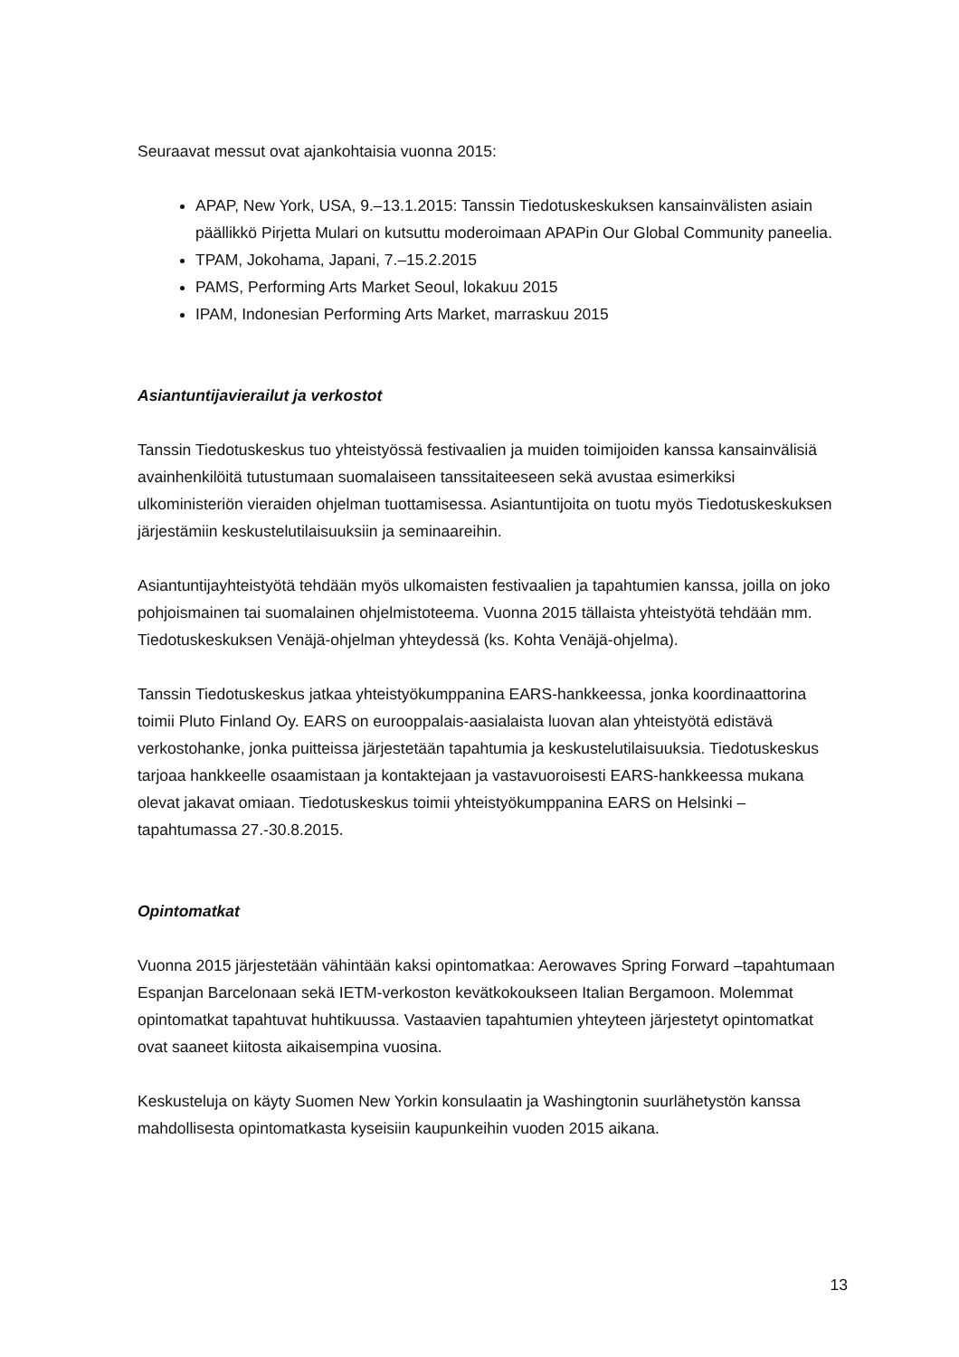Seuraavat messut ovat ajankohtaisia vuonna 2015:
APAP, New York, USA, 9.–13.1.2015: Tanssin Tiedotuskeskuksen kansainvälisten asiain päällikkö Pirjetta Mulari on kutsuttu moderoimaan APAPin Our Global Community paneelia.
TPAM, Jokohama, Japani, 7.–15.2.2015
PAMS, Performing Arts Market Seoul, lokakuu 2015
IPAM, Indonesian Performing Arts Market, marraskuu 2015
Asiantuntijavierailut ja verkostot
Tanssin Tiedotuskeskus tuo yhteistyössä festivaalien ja muiden toimijoiden kanssa kansainvälisiä avainhenkilöitä tutustumaan suomalaiseen tanssitaiteeseen sekä avustaa esimerkiksi ulkoministeriön vieraiden ohjelman tuottamisessa. Asiantuntijoita on tuotu myös Tiedotuskeskuksen järjestämiin keskustelutilaisuuksiin ja seminaareihin.
Asiantuntijayhteistyötä tehdään myös ulkomaisten festivaalien ja tapahtumien kanssa, joilla on joko pohjoismainen tai suomalainen ohjelmistoteema. Vuonna 2015 tällaista yhteistyötä tehdään mm. Tiedotuskeskuksen Venäjä-ohjelman yhteydessä (ks. Kohta Venäjä-ohjelma).
Tanssin Tiedotuskeskus jatkaa yhteistyökumppanina EARS-hankkeessa, jonka koordinaattorina toimii Pluto Finland Oy. EARS on eurooppalais-aasialaista luovan alan yhteistyötä edistävä verkostohanke, jonka puitteissa järjestetään tapahtumia ja keskustelutilaisuuksia. Tiedotuskeskus tarjoaa hankkeelle osaamistaan ja kontaktejaan ja vastavuoroisesti EARS-hankkeessa mukana olevat jakavat omiaan. Tiedotuskeskus toimii yhteistyökumppanina EARS on Helsinki –tapahtumassa 27.-30.8.2015.
Opintomatkat
Vuonna 2015 järjestetään vähintään kaksi opintomatkaa: Aerowaves Spring Forward –tapahtumaan Espanjan Barcelonaan sekä IETM-verkoston kevätkokoukseen Italian Bergamoon. Molemmat opintomatkat tapahtuvat huhtikuussa. Vastaavien tapahtumien yhteyteen järjestetyt opintomatkat ovat saaneet kiitosta aikaisempina vuosina.
Keskusteluja on käyty Suomen New Yorkin konsulaatin ja Washingtonin suurlähetystön kanssa mahdollisesta opintomatkasta kyseisiin kaupunkeihin vuoden 2015 aikana.
13